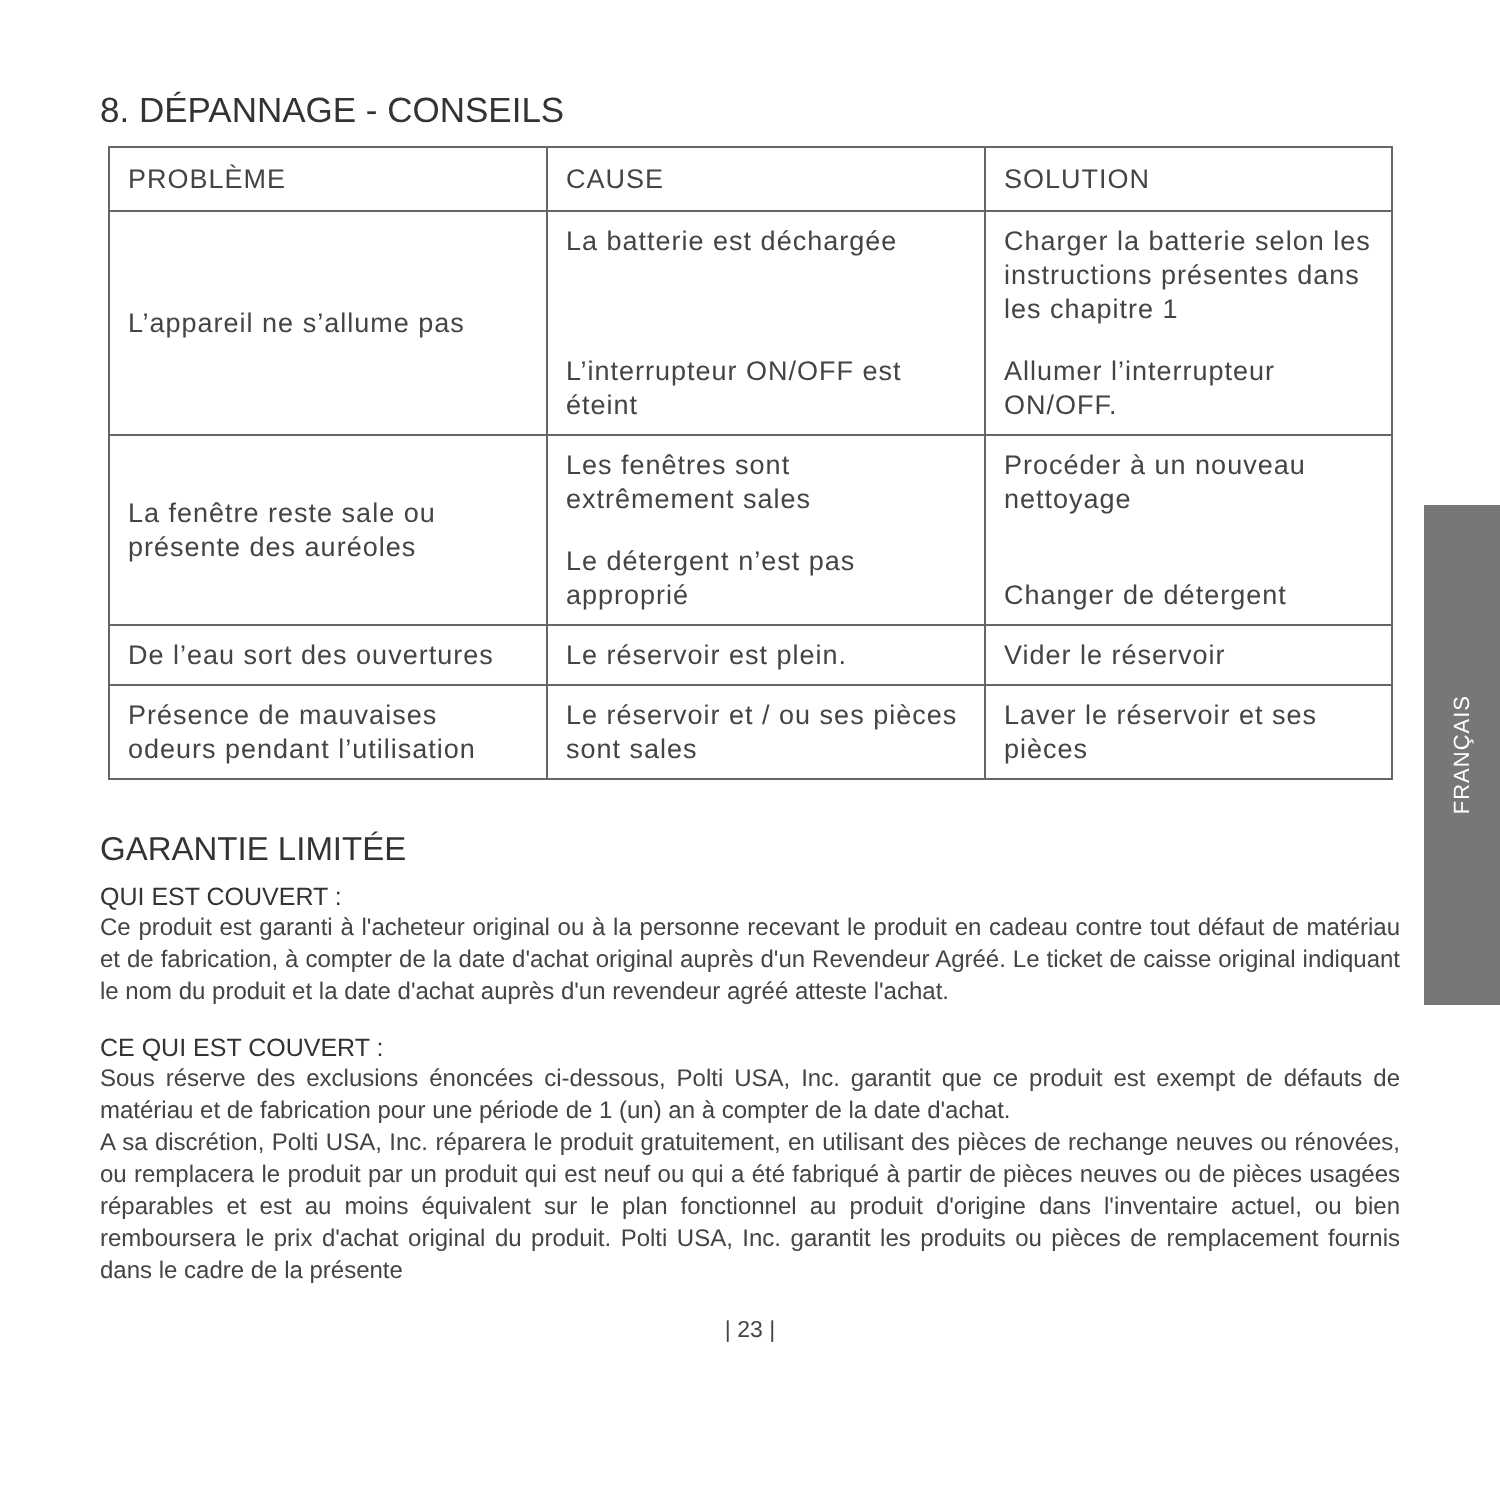8. DÉPANNAGE - CONSEILS
| PROBLÈME | CAUSE | SOLUTION |
| --- | --- | --- |
| L’appareil ne s’allume pas | La batterie est déchargée L’interrupteur ON/OFF est éteint | Charger la batterie selon les instructions présentes dans les chapitre 1 Allumer l’interrupteur ON/OFF. |
| La fenêtre reste sale ou présente des auréoles | Les fenêtres sont extrêmement sales Le détergent n’est pas approprié | Procéder à un nouveau nettoyage Changer de détergent |
| De l’eau sort des ouvertures | Le réservoir est plein. | Vider le réservoir |
| Présence de mauvaises odeurs pendant l’utilisation | Le réservoir et / ou ses pièces sont sales | Laver le réservoir et ses pièces |
GARANTIE LIMITÉE
QUI EST COUVERT :
Ce produit est garanti à l'acheteur original ou à la personne recevant le produit en cadeau contre tout défaut de matériau et de fabrication, à compter de la date d'achat original auprès d'un Revendeur Agréé. Le ticket de caisse original indiquant le nom du produit et la date d'achat auprès d'un revendeur agréé atteste l'achat.
CE QUI EST COUVERT :
Sous réserve des exclusions énoncées ci-dessous, Polti USA, Inc. garantit que ce produit est exempt de défauts de matériau et de fabrication pour une période de 1 (un) an à compter de la date d'achat.
A sa discrétion, Polti USA, Inc. réparera le produit gratuitement, en utilisant des pièces de rechange neuves ou rénovées, ou remplacera le produit par un produit qui est neuf ou qui a été fabriqué à partir de pièces neuves ou de pièces usagées réparables et est au moins équivalent sur le plan fonctionnel au produit d'origine dans l'inventaire actuel, ou bien remboursera le prix d'achat original du produit. Polti USA, Inc. garantit les produits ou pièces de remplacement fournis dans le cadre de la présente
| 23 |
FRANÇAIS